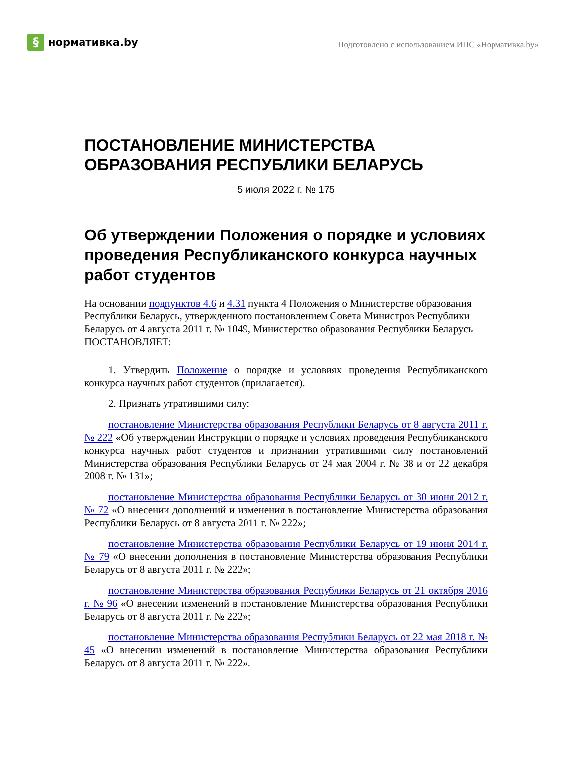§
нормативка.by
Подготовлено с использованием ИПС «Нормативка.by»
ПОСТАНОВЛЕНИЕ МИНИСТЕРСТВА ОБРАЗОВАНИЯ РЕСПУБЛИКИ БЕЛАРУСЬ
5 июля 2022 г. № 175
Об утверждении Положения о порядке и условиях проведения Республиканского конкурса научных работ студентов
На основании подпунктов 4.6 и 4.31 пункта 4 Положения о Министерстве образования Республики Беларусь, утвержденного постановлением Совета Министров Республики Беларусь от 4 августа 2011 г. № 1049, Министерство образования Республики Беларусь ПОСТАНОВЛЯЕТ:
1. Утвердить Положение о порядке и условиях проведения Республиканского конкурса научных работ студентов (прилагается).
2. Признать утратившими силу:
постановление Министерства образования Республики Беларусь от 8 августа 2011 г. № 222 «Об утверждении Инструкции о порядке и условиях проведения Республиканского конкурса научных работ студентов и признании утратившими силу постановлений Министерства образования Республики Беларусь от 24 мая 2004 г. № 38 и от 22 декабря 2008 г. № 131»;
постановление Министерства образования Республики Беларусь от 30 июня 2012 г. № 72 «О внесении дополнений и изменения в постановление Министерства образования Республики Беларусь от 8 августа 2011 г. № 222»;
постановление Министерства образования Республики Беларусь от 19 июня 2014 г. № 79 «О внесении дополнения в постановление Министерства образования Республики Беларусь от 8 августа 2011 г. № 222»;
постановление Министерства образования Республики Беларусь от 21 октября 2016 г. № 96 «О внесении изменений в постановление Министерства образования Республики Беларусь от 8 августа 2011 г. № 222»;
постановление Министерства образования Республики Беларусь от 22 мая 2018 г. № 45 «О внесении изменений в постановление Министерства образования Республики Беларусь от 8 августа 2011 г. № 222».